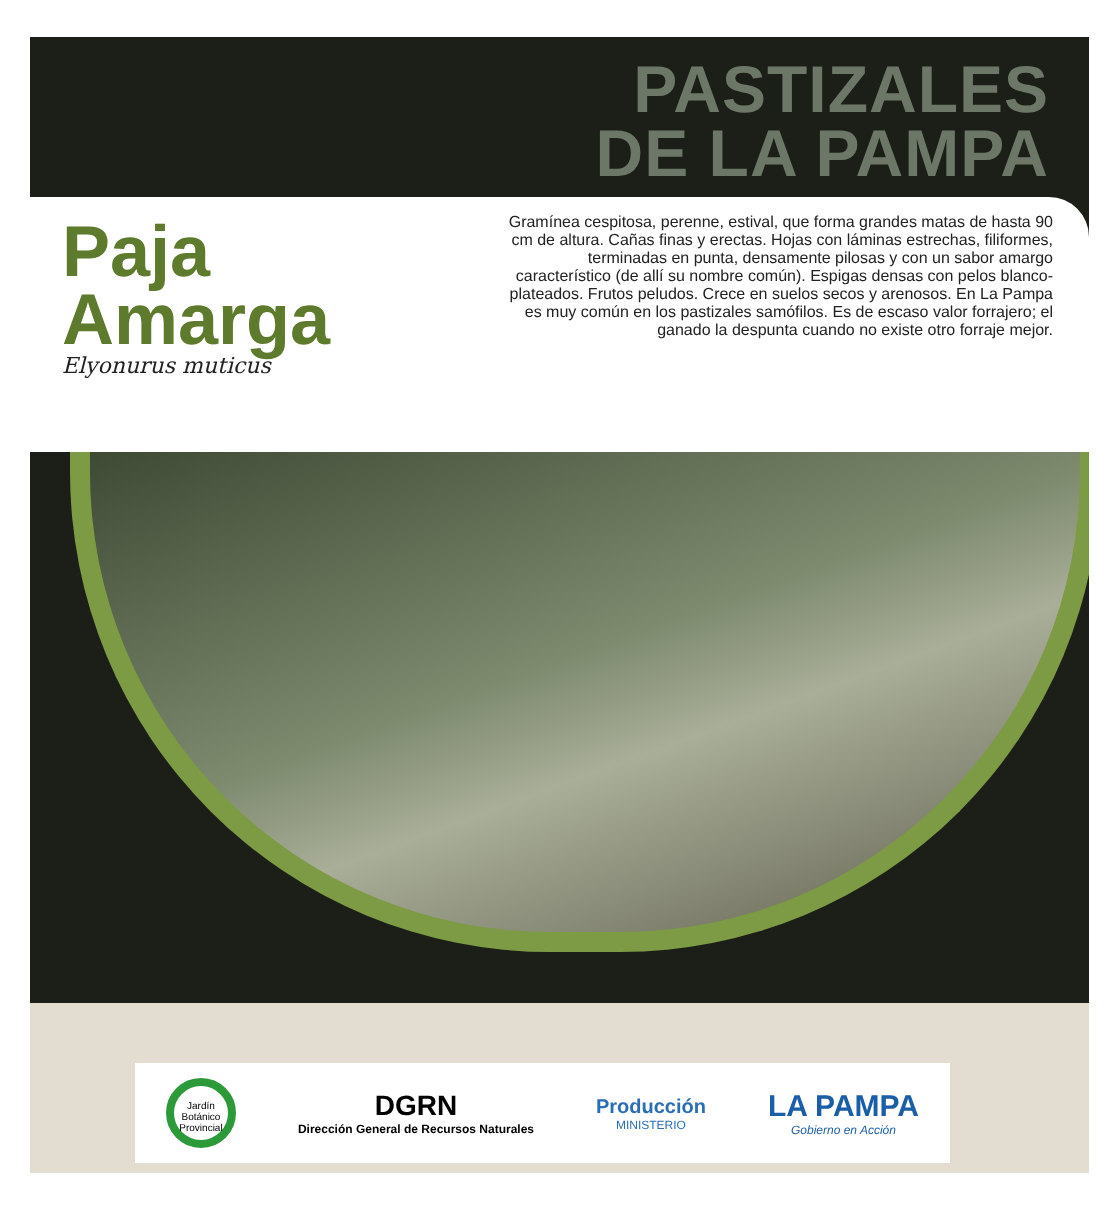PASTIZALES
DE LA PAMPA
Paja
Amarga
Elyonurus muticus
Gramínea cespitosa, perenne, estival, que forma grandes matas de hasta 90 cm de altura. Cañas finas y erectas. Hojas con láminas estrechas, filiformes, terminadas en punta, densamente pilosas y con un sabor amargo característico (de allí su nombre común). Espigas densas con pelos blanco-plateados. Frutos peludos. Crece en suelos secos y arenosos. En La Pampa es muy común en los pastizales samófilos. Es de escaso valor forrajero; el ganado la despunta cuando no existe otro forraje mejor.
Jardín Botánico Provincial
DGRN
Dirección General de Recursos Naturales
Producción
MINISTERIO
LA PAMPA
Gobierno en Acción